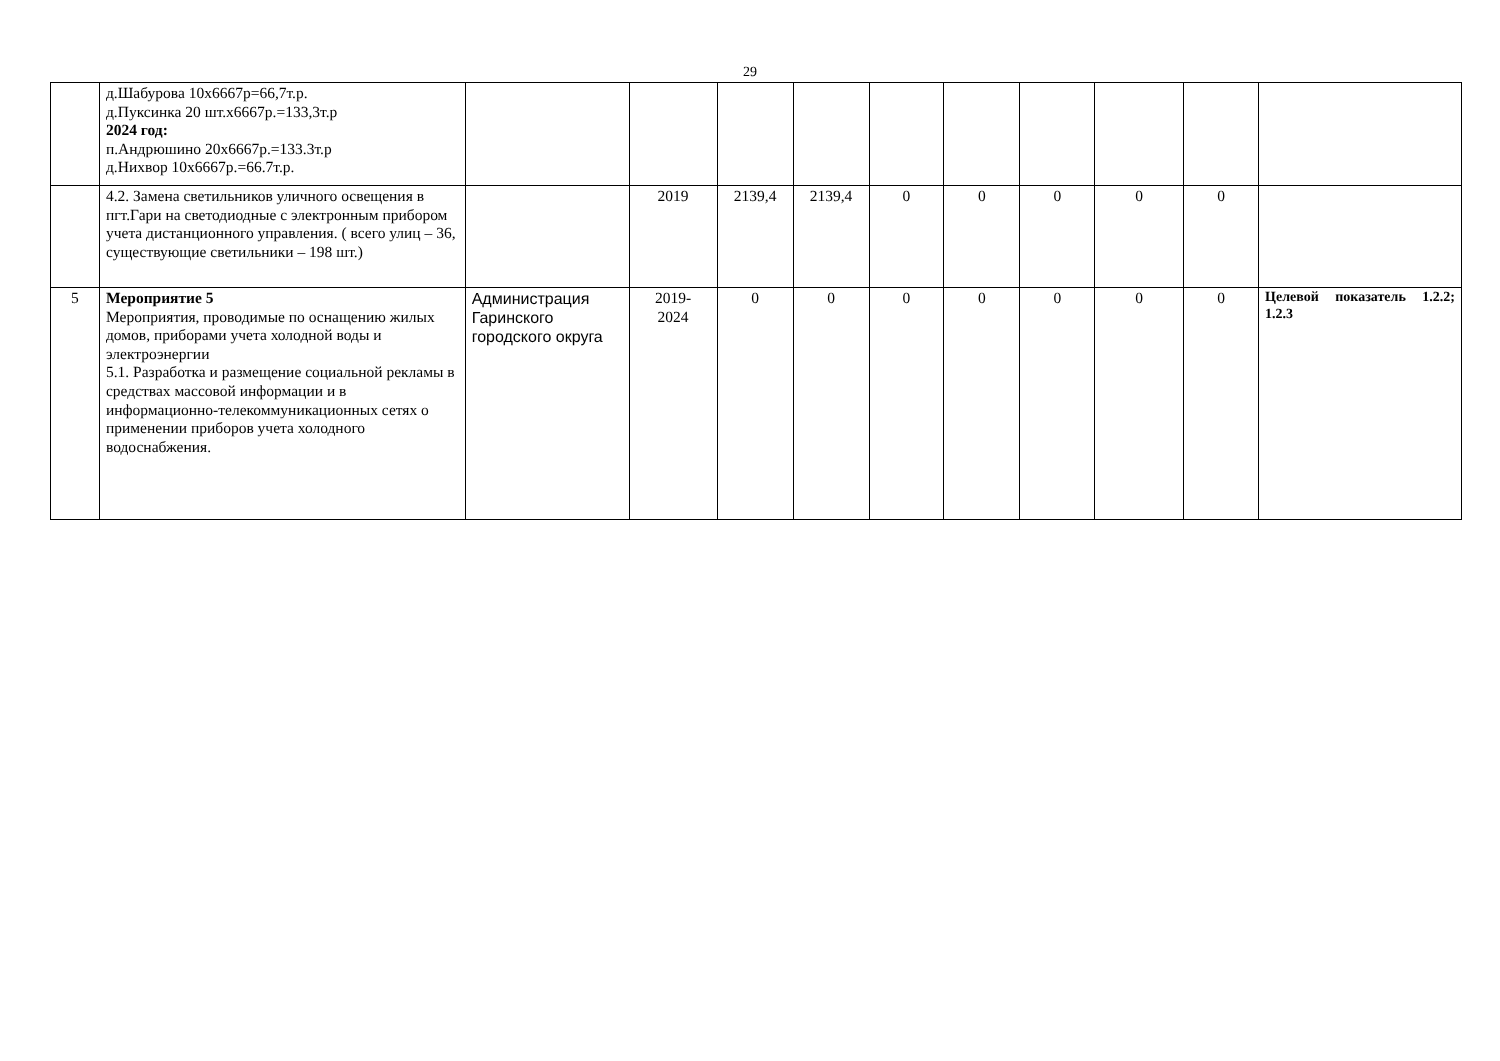29
| | д.Шабурова 10х6667р=66,7т.р. д.Пуксинка 20 шт.х6667р.=133,3т.р 2024 год: п.Андрюшино 20х6667р.=133.3т.р д.Нихвор 10х6667р.=66.7т.р. | | | | | | | | | | |
| | 4.2. Замена светильников уличного освещения в пгт.Гари на светодиодные с электронным прибором учета дистанционного управления. ( всего улиц – 36, существующие светильники – 198 шт.) | | 2019 | 2139,4 | 2139,4 | 0 | 0 | 0 | 0 | 0 | |
| 5 | Мероприятие 5 Мероприятия, проводимые по оснащению жилых домов, приборами учета холодной воды и электроэнергии 5.1. Разработка и размещение социальной рекламы в средствах массовой информации и в информационно-телекоммуникационных сетях о применении приборов учета холодного водоснабжения. | Администрация Гаринского городского округа | 2019- 2024 | 0 | 0 | 0 | 0 | 0 | 0 | 0 | Целевой показатель 1.2.2; 1.2.3 |